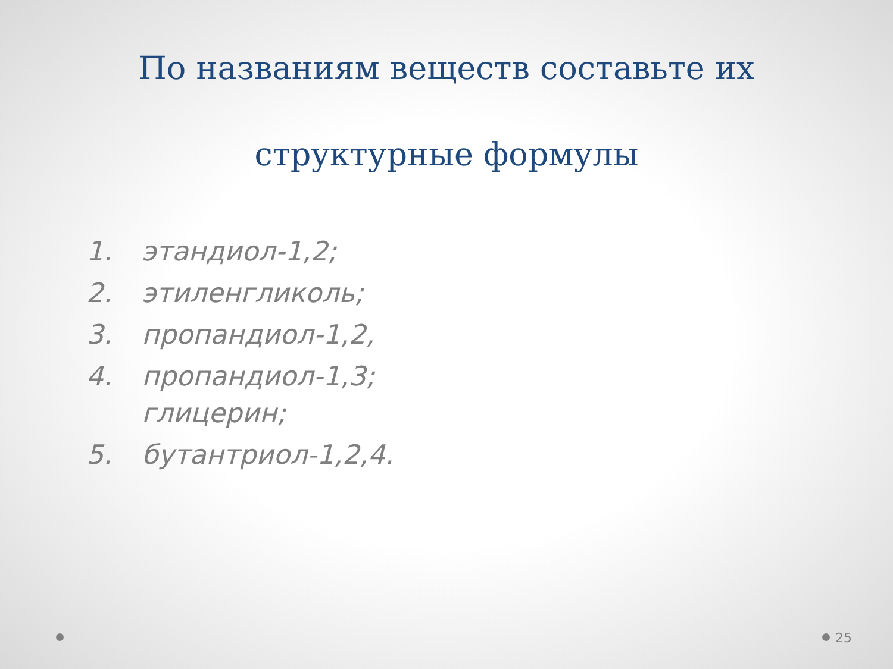По названиям веществ составьте их
структурные формулы
1. этандиол-1,2;
2. этиленгликоль;
3. пропандиол-1,2,
4. пропандиол-1,3;
глицерин;
5. бутантриол-1,2,4.
25